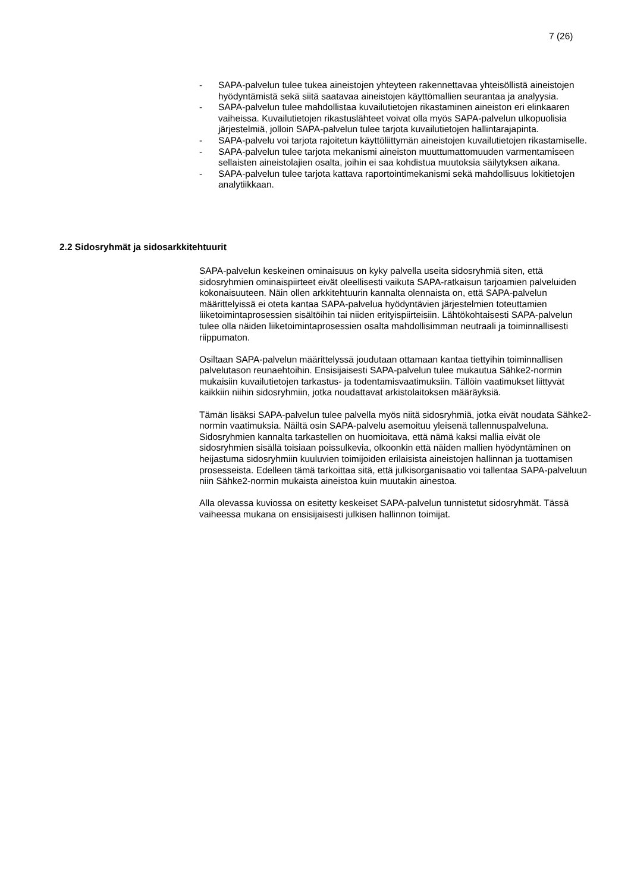7 (26)
- SAPA-palvelun tulee tukea aineistojen yhteyteen rakennettavaa yhteisöllis­tä aineistojen hyödyntämistä sekä siitä saatavaa aineistojen käyttömallien seurantaa ja analyysia.
- SAPA-palvelun tulee mahdollistaa kuvailutietojen rikastaminen aineiston eri elinkaaren vaiheissa. Kuvailutietojen rikastuslähteet voivat olla myös SAPA-palvelun ulkopuolisia järjestelmiä, jolloin SAPA-palvelun tulee tarjota kuvailutietojen hallintarajapinta.
- SAPA-palvelu voi tarjota rajoitetun käyttöliittymän aineistojen kuvailutieto­jen rikastamiselle.
- SAPA-palvelun tulee tarjota mekanismi aineiston muuttumattomuuden varmentamiseen sellaisten aineistolajien osalta, joihin ei saa kohdistua muutoksia säilytyksen aikana.
- SAPA-palvelun tulee tarjota kattava raportointimekanismi sekä mahdolli­suus lokitietojen analytiikkaan.
2.2 Sidosryhmät ja sidosarkkitehtuurit
SAPA-palvelun keskeinen ominaisuus on kyky palvella useita sidosryhmiä si­ten, että sidosryhmien ominaispiirteet eivät oleellisesti vaikuta SAPA-ratkaisun tarjoamien palveluiden kokonaisuuteen. Näin ollen arkkitehtuurin kannalta olennaista on, että SAPA-palvelun määrittelyissä ei oteta kantaa SAPA-palvelua hyödyntävien järjestelmien toteuttamien liiketoimintaprosessien sisäl­töihin tai niiden erityispiirteisiin. Lähtökohtaisesti SAPA-palvelun tulee olla näi­den liiketoimintaprosessien osalta mahdollisimman neutraali ja toiminnallisesti riippumaton.
Osiltaan SAPA-palvelun määrittelyssä joudutaan ottamaan kantaa tiettyihin toiminnallisen palvelutason reunaehtoihin. Ensisijaisesti SAPA-palvelun tulee mukautua Sähke2-normin mukaisiin kuvailutietojen tarkastus- ja todentamis­vaatimuksiin. Tällöin vaatimukset liittyvät kaikkiin niihin sidosryhmiin, jotka noudattavat arkistolaitoksen määräyksiä.
Tämän lisäksi SAPA-palvelun tulee palvella myös niitä sidosryhmiä, jotka eivät noudata Sähke2-normin vaatimuksia. Näiltä osin SAPA-palvelu asemoituu yleisenä tallennuspalveluna. Sidosryhmien kannalta tarkastellen on huomioita­va, että nämä kaksi mallia eivät ole sidosryhmien sisällä toisiaan poissulkevia, olkoonkin että näiden mallien hyödyntäminen on heijastuma sidosryhmiin kuu­luvien toimijoiden erilaisista aineistojen hallinnan ja tuottamisen prosesseista. Edelleen tämä tarkoittaa sitä, että julkisorganisaatio voi tallentaa SAPA-palveluun niin Sähke2-normin mukaista aineistoa kuin muutakin ainestoa.
Alla olevassa kuviossa on esitetty keskeiset SAPA-palvelun tunnistetut sidos­ryhmät. Tässä vaiheessa mukana on ensisijaisesti julkisen hallinnon toimijat.